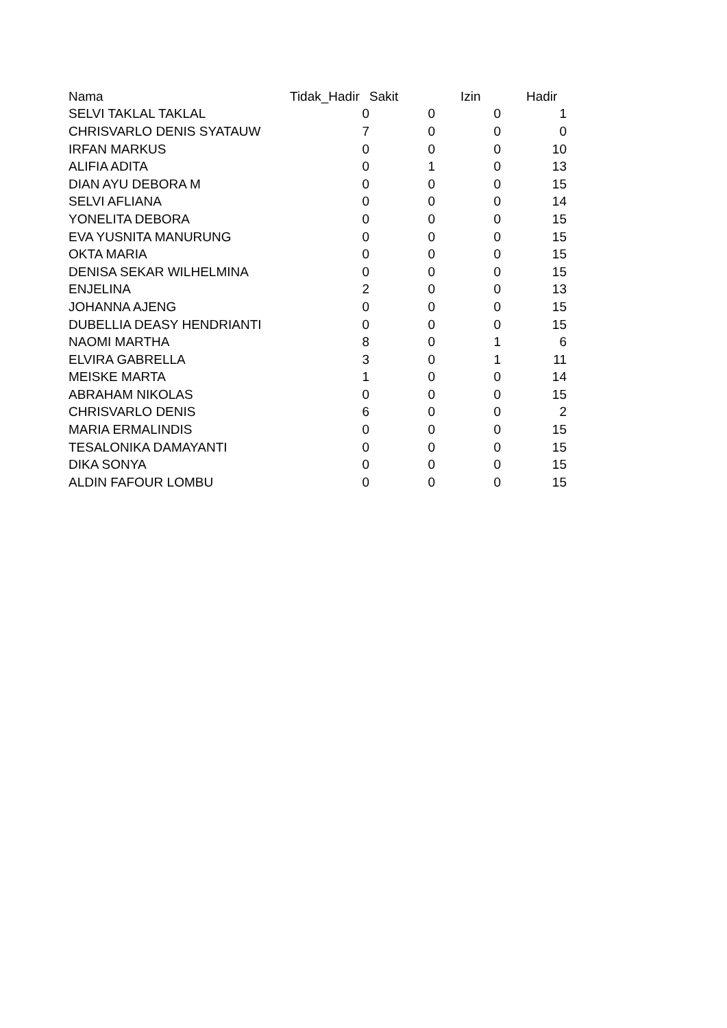| Nama | Tidak_Hadir | Sakit | Izin | Hadir |
| --- | --- | --- | --- | --- |
| SELVI TAKLAL TAKLAL | 0 | 0 | 0 | 1 |
| CHRISVARLO DENIS SYATAUW | 7 | 0 | 0 | 0 |
| IRFAN MARKUS | 0 | 0 | 0 | 10 |
| ALIFIA ADITA | 0 | 1 | 0 | 13 |
| DIAN AYU DEBORA M | 0 | 0 | 0 | 15 |
| SELVI AFLIANA | 0 | 0 | 0 | 14 |
| YONELITA DEBORA | 0 | 0 | 0 | 15 |
| EVA YUSNITA MANURUNG | 0 | 0 | 0 | 15 |
| OKTA MARIA | 0 | 0 | 0 | 15 |
| DENISA SEKAR WILHELMINA | 0 | 0 | 0 | 15 |
| ENJELINA | 2 | 0 | 0 | 13 |
| JOHANNA AJENG | 0 | 0 | 0 | 15 |
| DUBELLIA DEASY HENDRIANTI | 0 | 0 | 0 | 15 |
| NAOMI MARTHA | 8 | 0 | 1 | 6 |
| ELVIRA GABRELLA | 3 | 0 | 1 | 11 |
| MEISKE MARTA | 1 | 0 | 0 | 14 |
| ABRAHAM NIKOLAS | 0 | 0 | 0 | 15 |
| CHRISVARLO DENIS | 6 | 0 | 0 | 2 |
| MARIA ERMALINDIS | 0 | 0 | 0 | 15 |
| TESALONIKA DAMAYANTI | 0 | 0 | 0 | 15 |
| DIKA SONYA | 0 | 0 | 0 | 15 |
| ALDIN FAFOUR LOMBU | 0 | 0 | 0 | 15 |